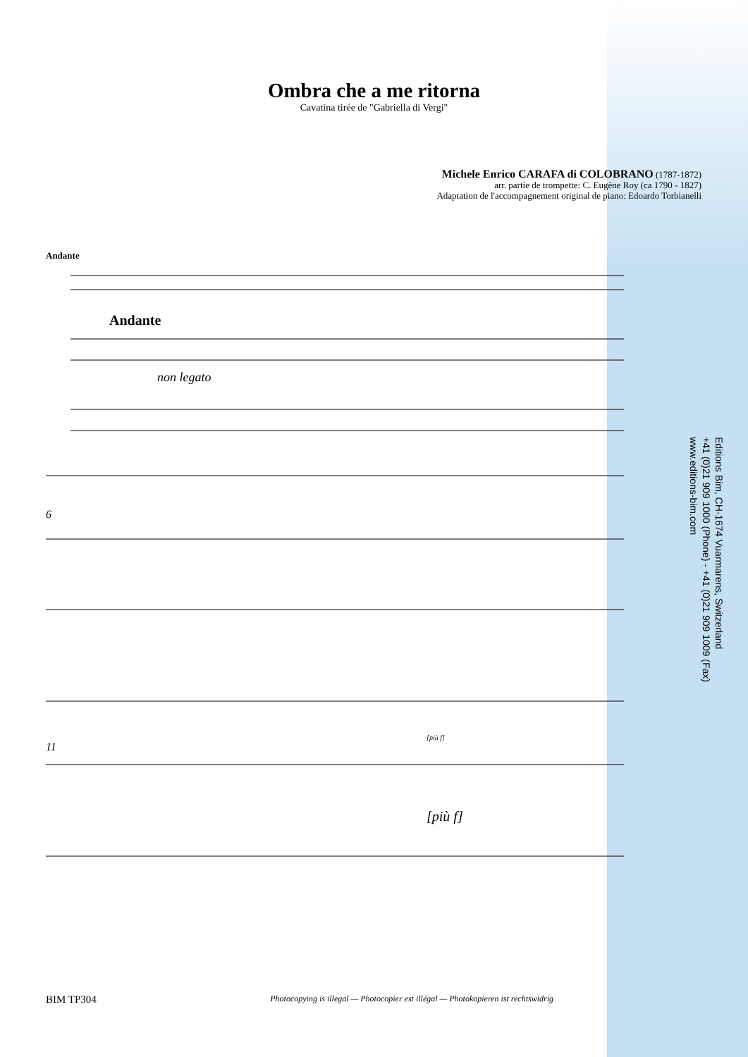Ombra che a me ritorna
Cavatina tirée de "Gabriella di Vergi"
Michele Enrico CARAFA di COLOBRANO (1787-1872)
arr. partie de trompette: C. Eugène Roy (ca 1790 - 1827)
Adaptation de l'accompagnement original de piano: Edoardo Torbianelli
Andante
Andante
non legato
6
11
[più f]
[più f]
Editions Bim, CH-1674 Vuarmarens, Switzerland
+41 (0)21 909 1000 (Phone) - +41 (0)21 909 1009 (Fax)
www.editions-bim.com
BIM TP304 Photocopying is illegal — Photocopier est illégal — Photokopieren ist rechtswidrig